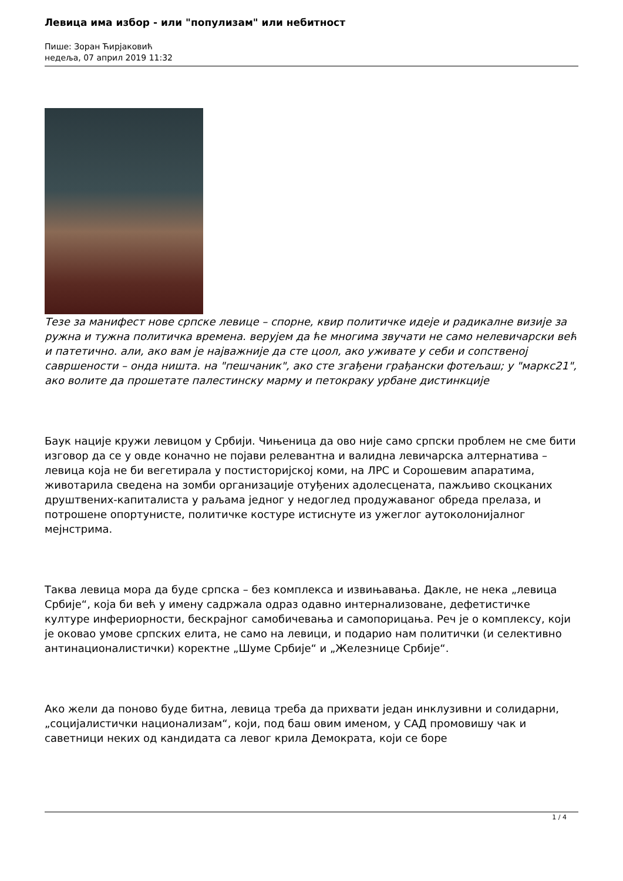Левица има избор - или "популизам" или небитност
Пише: Зоран Ћирјаковић
недеља, 07 април 2019 11:32
Тезе за манифест нове српске левице – спорне, квир политичке идеје и радикалне визије за ружна и тужна политичка времена. верујем да ће многима звучати не само нелевичарски већ и патетично. али, ако вам је најважније да сте цоол, ако уживате у себи и сопственој савршености – онда ништа. на "пешчаник", ако сте згађени грађански фотељаш; у "маркс21", ако волите да прошетате палестинску марму и петокраку урбане дистинкције
Баук нације кружи левицом у Србији. Чињеница да ово није само српски проблем не сме бити изговор да се у овде коначно не појави релевантна и валидна левичарска алтернатива – левица која не би вегетирала у постисторијској коми, на ЛРС и Сорошевим апаратима, животарила сведена на зомби организације отуђених адолесцената, пажљиво скоцканих друштвених-капиталиста у раљама једног у недоглед продужаваног обреда прелаза, и потрошене опортунисте, политичке костуре истиснуте из ужеглог аутоколонијалног мејнстрима.
Таква левица мора да буде српска – без комплекса и извињавања. Дакле, не нека „левица Србије“, која би већ у имену садржала одраз одавно интернализоване, дефетистичке културе инфериорности, бескрајног самобичевања и самопорицања. Реч је о комплексу, који је оковао умове српских елита, не само на левици, и подарио нам политички (и селективно антинационалистички) коректне „Шуме Србије“ и „Железнице Србије“.
Ако жели да поново буде битна, левица треба да прихвати један инклузивни и солидарни, „социјалистички национализам“, који, под баш овим именом, у САД промовишу чак и саветници неких од кандидата са левог крила Демократа, који се боре
1 / 4